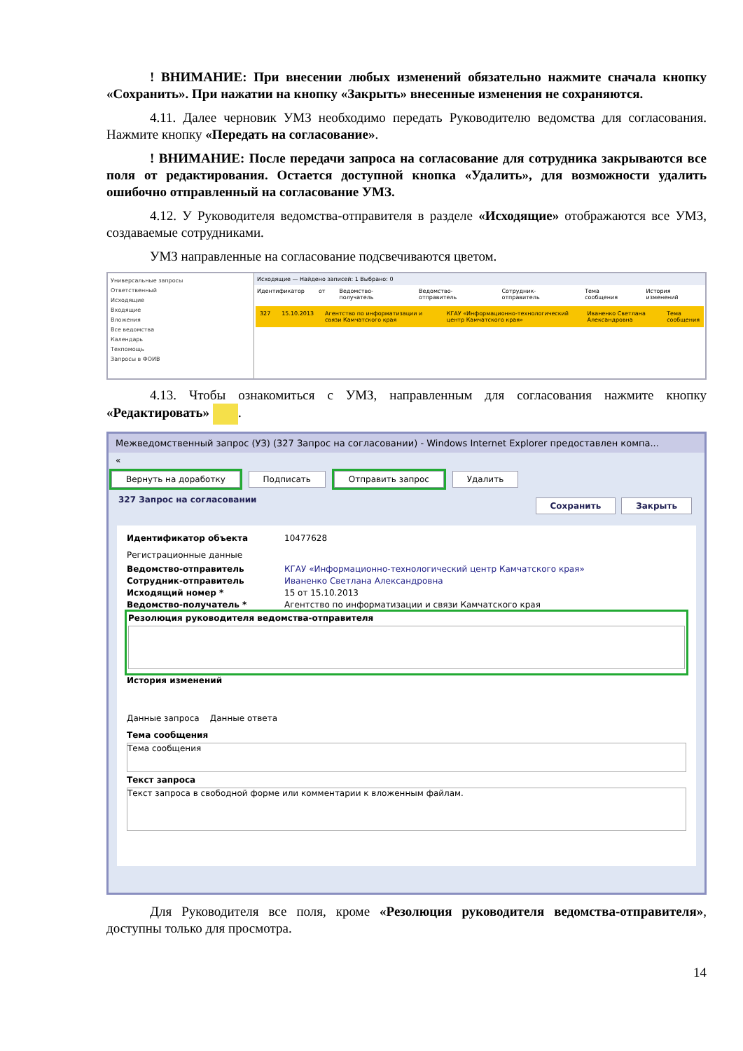! ВНИМАНИЕ: При внесении любых изменений обязательно нажмите сначала кнопку «Сохранить». При нажатии на кнопку «Закрыть» внесенные изменения не сохраняются.
4.11. Далее черновик УМЗ необходимо передать Руководителю ведомства для согласования. Нажмите кнопку «Передать на согласование».
! ВНИМАНИЕ: После передачи запроса на согласование для сотрудника закрываются все поля от редактирования. Остается доступной кнопка «Удалить», для возможности удалить ошибочно отправленный на согласование УМЗ.
4.12. У Руководителя ведомства-отправителя в разделе «Исходящие» отображаются все УМЗ, создаваемые сотрудниками.
УМЗ направленные на согласование подсвечиваются цветом.
Универсальные запросы
Ответственный
Исходящие
Входящие
Вложения
Все ведомства
Календарь
Техпомощь
Запросы в ФОИВ
Исходящие — Найдено записей: 1 Выбрано: 0
Идентификатор от Ведомство-получатель Ведомство-отправитель Сотрудник-отправитель Тема сообщения История изменений
327 15.10.2013 Агентство по информатизации и связи Камчатского края КГАУ «Информационно-технологический центр Камчатского края» Иваненко Светлана Александровна Тема сообщения
4.13. Чтобы ознакомиться с УМЗ, направленным для согласования нажмите кнопку «Редактировать» .
Межведомственный запрос (УЗ) (327 Запрос на согласовании) - Windows Internet Explorer предоставлен компа...
«
Вернуть на доработку Подписать Отправить запрос Удалить
327 Запрос на согласовании Сохранить Закрыть
Идентификатор объекта 10477628
Регистрационные данные
Ведомство-отправитель КГАУ «Информационно-технологический центр Камчатского края»
Сотрудник-отправитель Иваненко Светлана Александровна
Исходящий номер * 15 от 15.10.2013
Ведомство-получатель * Агентство по информатизации и связи Камчатского края
Резолюция руководителя ведомства-отправителя
История изменений
Данные запроса Данные ответа
Тема сообщения
Тема сообщения
Текст запроса
Текст запроса в свободной форме или комментарии к вложенным файлам.
Для Руководителя все поля, кроме «Резолюция руководителя ведомства-отправителя», доступны только для просмотра.
14